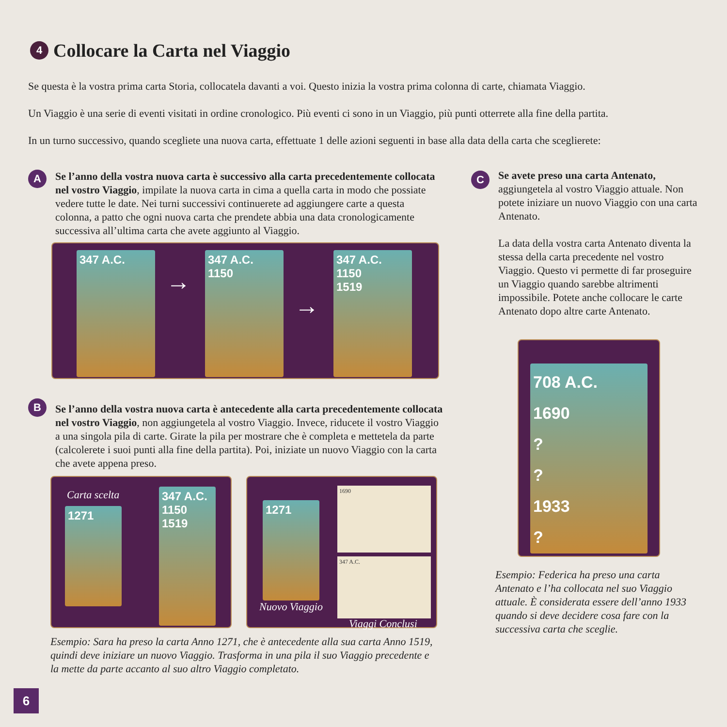4 Collocare la Carta nel Viaggio
Se questa è la vostra prima carta Storia, collocatela davanti a voi. Questo inizia la vostra prima colonna di carte, chiamata Viaggio.
Un Viaggio è una serie di eventi visitati in ordine cronologico. Più eventi ci sono in un Viaggio, più punti otterrete alla fine della partita.
In un turno successivo, quando scegliete una nuova carta, effettuate 1 delle azioni seguenti in base alla data della carta che sceglierete:
A
Se l’anno della vostra nuova carta è successivo alla carta precedentemente collocata nel vostro Viaggio, impilate la nuova carta in cima a quella carta in modo che possiate vedere tutte le date. Nei turni successivi continuerete ad aggiungere carte a questa colonna, a patto che ogni nuova carta che prendete abbia una data cronologicamente successiva all’ultima carta che avete aggiunto al Viaggio.
347 A.C.
→
347 A.C.
1150
→
347 A.C.
1150
1519
B
Se l’anno della vostra nuova carta è antecedente alla carta precedentemente collocata nel vostro Viaggio, non aggiungetela al vostro Viaggio. Invece, riducete il vostro Viaggio a una singola pila di carte. Girate la pila per mostrare che è completa e mettetela da parte (calcolerete i suoi punti alla fine della partita). Poi, iniziate un nuovo Viaggio con la carta che avete appena preso.
Carta scelta
1271
347 A.C.
1150
1519
1271
Nuovo Viaggio
1690
347 A.C.
Viaggi Conclusi
Esempio: Sara ha preso la carta Anno 1271, che è antecedente alla sua carta Anno 1519, quindi deve iniziare un nuovo Viaggio. Trasforma in una pila il suo Viaggio precedente e la mette da parte accanto al suo altro Viaggio completato.
C
Se avete preso una carta Antenato, aggiungetela al vostro Viaggio attuale. Non potete iniziare un nuovo Viaggio con una carta Antenato.
La data della vostra carta Antenato diventa la stessa della carta precedente nel vostro Viaggio. Questo vi permette di far proseguire un Viaggio quando sarebbe altrimenti impossibile. Potete anche collocare le carte Antenato dopo altre carte Antenato.
708 A.C.
1690
?
?
1933
?
Esempio: Federica ha preso una carta Antenato e l’ha collocata nel suo Viaggio attuale. È considerata essere dell’anno 1933 quando si deve decidere cosa fare con la successiva carta che sceglie.
6